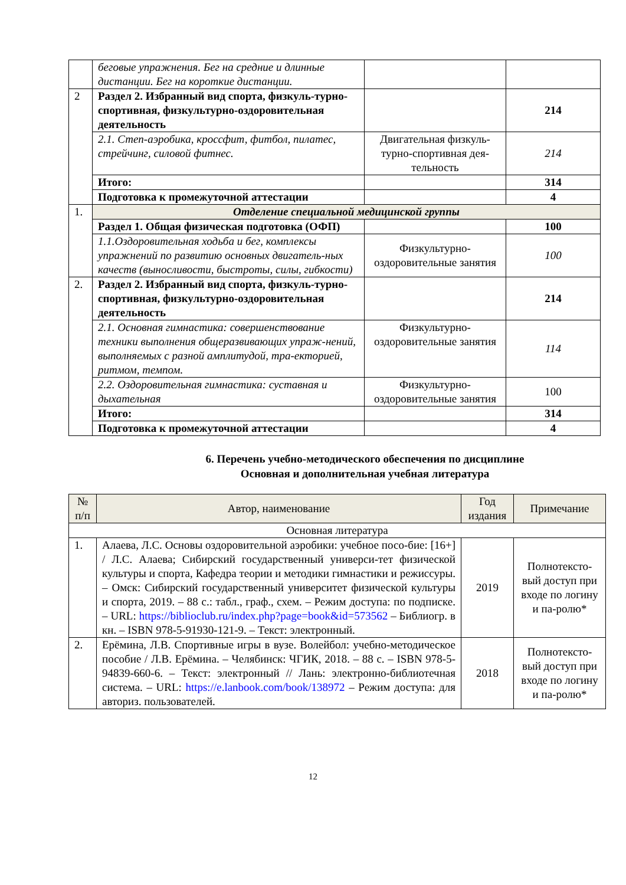| | беговые упражнения. Бег на средние и длинные дистанции. Бег на короткие дистанции. | | |
| 2 | Раздел 2. Избранный вид спорта, физкуль-турно-спортивная, физкультурно-оздоровительная деятельность | | 214 |
| | 2.1. Степ-аэробика, кроссфит, фитбол, пилатес, стрейчинг, силовой фитнес. | Двигательная физкуль-турно-спортивная дея-тельность | 214 |
| | Итого: | | 314 |
| | Подготовка к промежуточной аттестации | | 4 |
| 1. | Отделение специальной медицинской группы | | |
| | Раздел 1. Общая физическая подготовка (ОФП) | | 100 |
| | 1.1.Оздоровительная ходьба и бег, комплексы упражнений по развитию основных двигатель-ных качеств (выносливости, быстроты, силы, гибкости) | Физкультурно-оздоровительные занятия | 100 |
| 2. | Раздел 2. Избранный вид спорта, физкуль-турно-спортивная, физкультурно-оздоровительная деятельность | | 214 |
| | 2.1. Основная гимнастика: совершенствование техники выполнения общеразвивающих упраж-нений, выполняемых с разной амплитудой, тра-екторией, ритмом, темпом. | Физкультурно-оздоровительные занятия | 114 |
| | 2.2. Оздоровительная гимнастика: суставная и дыхательная | Физкультурно-оздоровительные занятия | 100 |
| | Итого: | | 314 |
| | Подготовка к промежуточной аттестации | | 4 |
6. Перечень учебно-методического обеспечения по дисциплине
Основная и дополнительная учебная литература
| № п/п | Автор, наименование | Год издания | Примечание |
| Основная литература | | | |
| 1. | Алаева, Л.С. Основы оздоровительной аэробики: учебное посо-бие: [16+] / Л.С. Алаева; Сибирский государственный универси-тет физической культуры и спорта, Кафедра теории и методики гимнастики и режиссуры. – Омск: Сибирский государственный университет физической культуры и спорта, 2019. – 88 с.: табл., граф., схем. – Режим доступа: по подписке. – URL: https://biblioclub.ru/index.php?page=book&id=573562 – Библиогр. в кн. – ISBN 978-5-91930-121-9. – Текст: электронный. | 2019 | Полнотексто-вый доступ при входе по логину и па-ролю* |
| 2. | Ерёмина, Л.В. Спортивные игры в вузе. Волейбол: учебно-методическое пособие / Л.В. Ерёмина. – Челябинск: ЧГИК, 2018. – 88 с. – ISBN 978-5-94839-660-6. – Текст: электронный // Лань: электронно-библиотечная система. – URL: https://e.lanbook.com/book/138972 – Режим доступа: для авториз. пользователей. | 2018 | Полнотексто-вый доступ при входе по логину и па-ролю* |
12